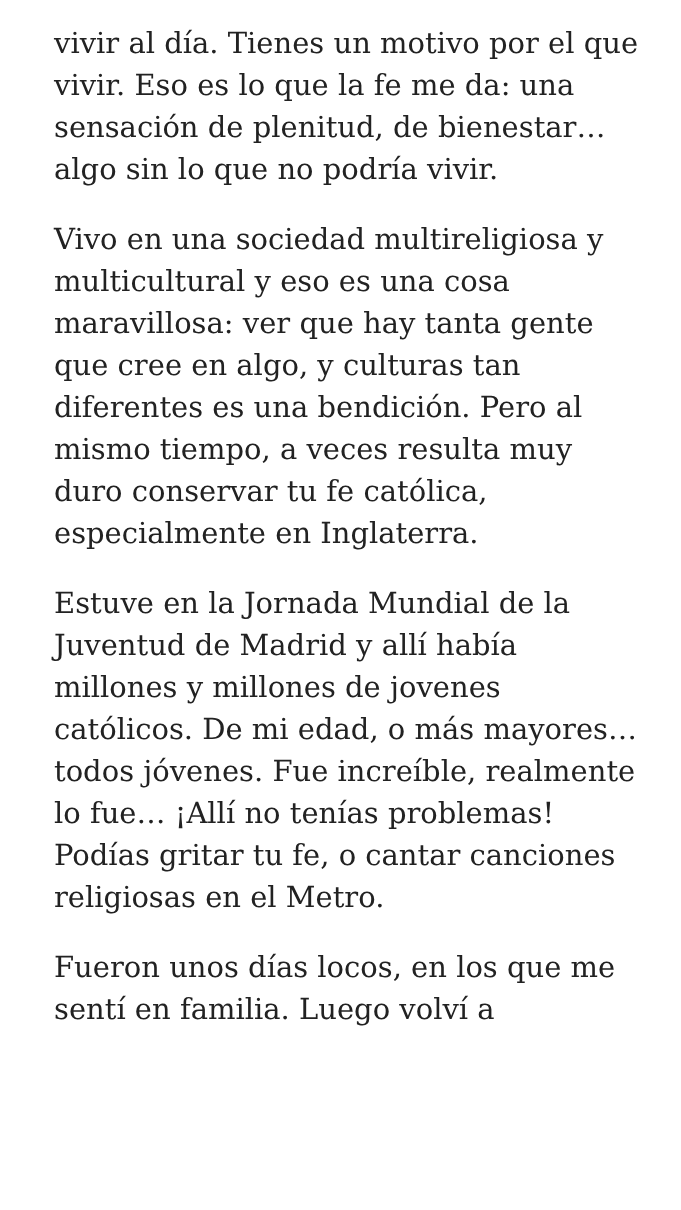vivir al día. Tienes un motivo por el que vivir. Eso es lo que la fe me da: una sensación de plenitud, de bienestar… algo sin lo que no podría vivir.
Vivo en una sociedad multireligiosa y multicultural y eso es una cosa maravillosa: ver que hay tanta gente que cree en algo, y culturas tan diferentes es una bendición. Pero al mismo tiempo, a veces resulta muy duro conservar tu fe católica, especialmente en Inglaterra.
Estuve en la Jornada Mundial de la Juventud de Madrid y allí había millones y millones de jovenes católicos. De mi edad, o más mayores… todos jóvenes. Fue increíble, realmente lo fue… ¡Allí no tenías problemas! Podías gritar tu fe, o cantar canciones religiosas en el Metro.
Fueron unos días locos, en los que me sentí en familia. Luego volví a